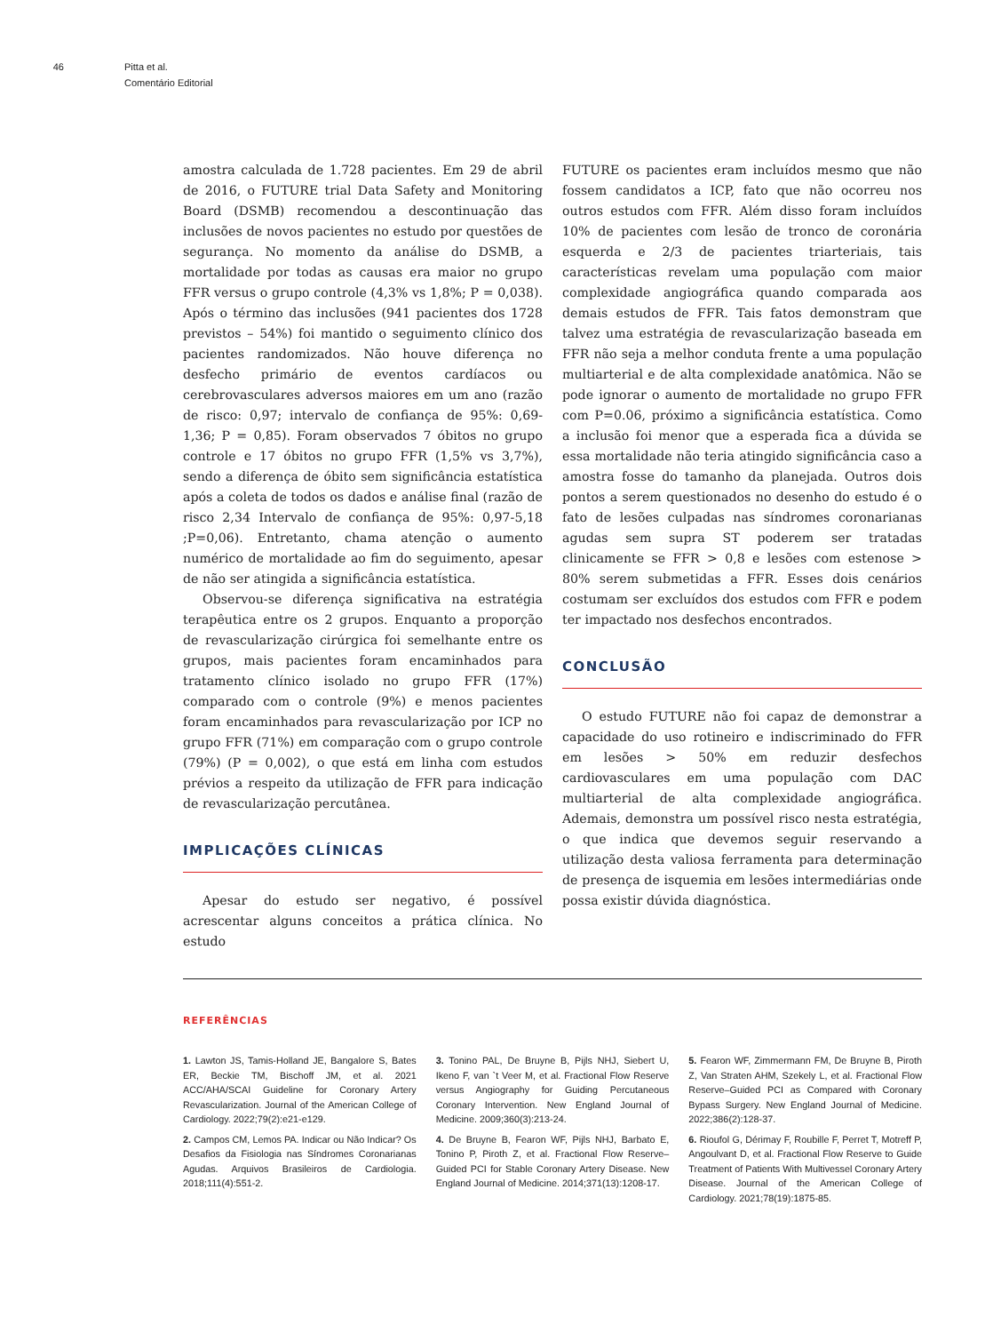46 Pitta et al.
Comentário Editorial
amostra calculada de 1.728 pacientes. Em 29 de abril de 2016, o FUTURE trial Data Safety and Monitoring Board (DSMB) recomendou a descontinuação das inclusões de novos pacientes no estudo por questões de segurança. No momento da análise do DSMB, a mortalidade por todas as causas era maior no grupo FFR versus o grupo controle (4,3% vs 1,8%; P = 0,038). Após o término das inclusões (941 pacientes dos 1728 previstos – 54%) foi mantido o seguimento clínico dos pacientes randomizados. Não houve diferença no desfecho primário de eventos cardíacos ou cerebrovasculares adversos maiores em um ano (razão de risco: 0,97; intervalo de confiança de 95%: 0,69-1,36; P = 0,85). Foram observados 7 óbitos no grupo controle e 17 óbitos no grupo FFR (1,5% vs 3,7%), sendo a diferença de óbito sem significância estatística após a coleta de todos os dados e análise final (razão de risco 2,34 Intervalo de confiança de 95%: 0,97-5,18 ;P=0,06). Entretanto, chama atenção o aumento numérico de mortalidade ao fim do seguimento, apesar de não ser atingida a significância estatística.
Observou-se diferença significativa na estratégia terapêutica entre os 2 grupos. Enquanto a proporção de revascularização cirúrgica foi semelhante entre os grupos, mais pacientes foram encaminhados para tratamento clínico isolado no grupo FFR (17%) comparado com o controle (9%) e menos pacientes foram encaminhados para revascularização por ICP no grupo FFR (71%) em comparação com o grupo controle (79%) (P = 0,002), o que está em linha com estudos prévios a respeito da utilização de FFR para indicação de revascularização percutânea.
IMPLICAÇÕES CLÍNICAS
Apesar do estudo ser negativo, é possível acrescentar alguns conceitos a prática clínica. No estudo
FUTURE os pacientes eram incluídos mesmo que não fossem candidatos a ICP, fato que não ocorreu nos outros estudos com FFR. Além disso foram incluídos 10% de pacientes com lesão de tronco de coronária esquerda e 2/3 de pacientes triarteriais, tais características revelam uma população com maior complexidade angiográfica quando comparada aos demais estudos de FFR. Tais fatos demonstram que talvez uma estratégia de revascularização baseada em FFR não seja a melhor conduta frente a uma população multiarterial e de alta complexidade anatômica. Não se pode ignorar o aumento de mortalidade no grupo FFR com P=0.06, próximo a significância estatística. Como a inclusão foi menor que a esperada fica a dúvida se essa mortalidade não teria atingido significância caso a amostra fosse do tamanho da planejada. Outros dois pontos a serem questionados no desenho do estudo é o fato de lesões culpadas nas síndromes coronarianas agudas sem supra ST poderem ser tratadas clinicamente se FFR > 0,8 e lesões com estenose > 80% serem submetidas a FFR. Esses dois cenários costumam ser excluídos dos estudos com FFR e podem ter impactado nos desfechos encontrados.
CONCLUSÃO
O estudo FUTURE não foi capaz de demonstrar a capacidade do uso rotineiro e indiscriminado do FFR em lesões > 50% em reduzir desfechos cardiovasculares em uma população com DAC multiarterial de alta complexidade angiográfica. Ademais, demonstra um possível risco nesta estratégia, o que indica que devemos seguir reservando a utilização desta valiosa ferramenta para determinação de presença de isquemia em lesões intermediárias onde possa existir dúvida diagnóstica.
REFERÊNCIAS
1. Lawton JS, Tamis-Holland JE, Bangalore S, Bates ER, Beckie TM, Bischoff JM, et al. 2021 ACC/AHA/SCAI Guideline for Coronary Artery Revascularization. Journal of the American College of Cardiology. 2022;79(2):e21-e129.
2. Campos CM, Lemos PA. Indicar ou Não Indicar? Os Desafios da Fisiologia nas Síndromes Coronarianas Agudas. Arquivos Brasileiros de Cardiologia. 2018;111(4):551-2.
3. Tonino PAL, De Bruyne B, Pijls NHJ, Siebert U, Ikeno F, van `t Veer M, et al. Fractional Flow Reserve versus Angiography for Guiding Percutaneous Coronary Intervention. New England Journal of Medicine. 2009;360(3):213-24.
4. De Bruyne B, Fearon WF, Pijls NHJ, Barbato E, Tonino P, Piroth Z, et al. Fractional Flow Reserve–Guided PCI for Stable Coronary Artery Disease. New England Journal of Medicine. 2014;371(13):1208-17.
5. Fearon WF, Zimmermann FM, De Bruyne B, Piroth Z, Van Straten AHM, Szekely L, et al. Fractional Flow Reserve–Guided PCI as Compared with Coronary Bypass Surgery. New England Journal of Medicine. 2022;386(2):128-37.
6. Rioufol G, Dérimay F, Roubille F, Perret T, Motreff P, Angoulvant D, et al. Fractional Flow Reserve to Guide Treatment of Patients With Multivessel Coronary Artery Disease. Journal of the American College of Cardiology. 2021;78(19):1875-85.